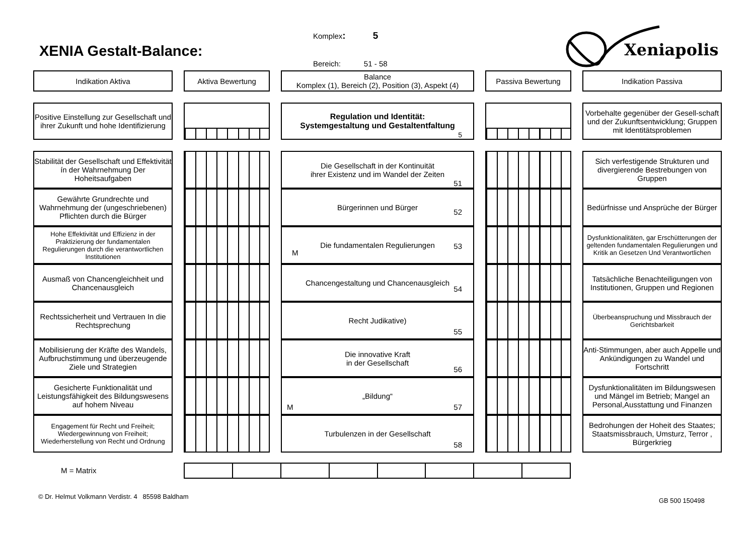XENIA Gestalt-Balance:
Komplex: 5
Bereich: 51 - 58
Xeniapolis
Indikation Aktiva Aktiva Bewertung Balance
Komplex (1), Bereich (2), Position (3), Aspekt (4)
Passiva Bewertung Indikation Passiva
Positive Einstellung zur Gesellschaft und ihrer Zukunft und hohe Identifizierung
Regulation und Identität:
Systemgestaltung und Gestaltentfaltung
5
Vorbehalte gegenüber der Gesell-schaft und der Zukunftsentwicklung; Gruppen mit Identitätsproblemen
Stabilität der Gesellschaft und Effektivität ín der Wahrnehmung Der Hoheitsaufgaben
Die Gesellschaft in der Kontinuität
ihrer Existenz und im Wandel der Zeiten
51
Sich verfestigende Strukturen und divergierende Bestrebungen von Gruppen
Gewährte Grundrechte und Wahrnehmung der (ungeschriebenen) Pflichten durch die Bürger
Bürgerinnen und Bürger
52
Bedürfnisse und Ansprüche der Bürger
Hohe Effektivität und Effizienz in der Praktizierung der fundamentalen Regulierungen durch die verantwortlichen Institutionen
Die fundamentalen Regulierungen
M
53
Dysfunktionalitäten, gar Erschütterungen der geltenden fundamentalen Regulierungen und Kritik an Gesetzen Und Verantwortlichen
Ausmaß von Chancengleichheit und Chancenausgleich
Chancengestaltung und Chancenausgleich
54
Tatsächliche Benachteiligungen von Institutionen, Gruppen und Regionen
Rechtssicherheit und Vertrauen In die Rechtsprechung
Recht Judikative)
55
Überbeanspruchung und Missbrauch der Gerichtsbarkeit
Mobilisierung der Kräfte des Wandels, Aufbruchstimmung und überzeugende Ziele und Strategien
Die innovative Kraft
in der Gesellschaft
56
Anti-Stimmungen, aber auch Appelle und Ankündigungen zu Wandel und Fortschritt
Gesicherte Funktionalität und Leistungsfähigkeit des Bildungswesens auf hohem Niveau
„Bildung“M 57 Dysfunktionalitäten im Bildungswesen und Mängel im Betrieb; Mangel an Personal,Ausstattung und Finanzen
Engagement für Recht und Freiheit; Wiedergewinnung von Freiheit; Wiederherstellung von Recht und Ordnung
Turbulenzen in der Gesellschaft
58
Bedrohungen der Hoheit des Staates; Staatsmissbrauch, Umsturz, Terror , Bürgerkrieg
M = Matrix
© Dr. Helmut Volkmann Verdistr. 4 85598 Baldham GB 500 150498